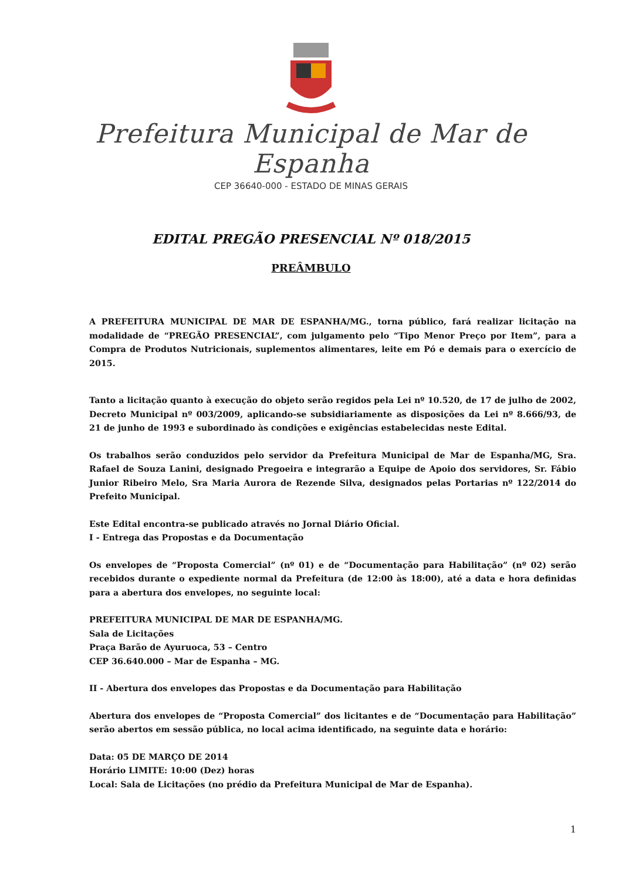Prefeitura Municipal de Mar de Espanha
CEP 36640-000 - ESTADO DE MINAS GERAIS
EDITAL PREGÃO PRESENCIAL Nº 018/2015
PREÂMBULO
A PREFEITURA MUNICIPAL DE MAR DE ESPANHA/MG., torna público, fará realizar licitação na modalidade de “PREGÃO PRESENCIAL”, com julgamento pelo “Tipo Menor Preço por Item”, para a Compra de Produtos Nutricionais, suplementos alimentares, leite em Pó e demais para o exercício de 2015.
Tanto a licitação quanto à execução do objeto serão regidos pela Lei nº 10.520, de 17 de julho de 2002, Decreto Municipal nº 003/2009, aplicando-se subsidiariamente as disposições da Lei nº 8.666/93, de 21 de junho de 1993 e subordinado às condições e exigências estabelecidas neste Edital.
Os trabalhos serão conduzidos pelo servidor da Prefeitura Municipal de Mar de Espanha/MG, Sra. Rafael de Souza Lanini, designado Pregoeira e integrarão a Equipe de Apoio dos servidores, Sr. Fábio Junior Ribeiro Melo, Sra Maria Aurora de Rezende Silva, designados pelas Portarias nº 122/2014 do Prefeito Municipal.
Este Edital encontra-se publicado através no Jornal Diário Oficial.
I - Entrega das Propostas e da Documentação
Os envelopes de “Proposta Comercial” (nº 01) e de “Documentação para Habilitação” (nº 02) serão recebidos durante o expediente normal da Prefeitura (de 12:00 às 18:00), até a data e hora definidas para a abertura dos envelopes, no seguinte local:
PREFEITURA MUNICIPAL DE MAR DE ESPANHA/MG.
Sala de Licitações
Praça Barão de Ayuruoca, 53 – Centro
CEP 36.640.000 – Mar de Espanha – MG.
II - Abertura dos envelopes das Propostas e da Documentação para Habilitação
Abertura dos envelopes de “Proposta Comercial” dos licitantes e de “Documentação para Habilitação” serão abertos em sessão pública, no local acima identificado, na seguinte data e horário:
Data: 05 DE MARÇO DE 2014
Horário LIMITE: 10:00 (Dez) horas
Local: Sala de Licitações (no prédio da Prefeitura Municipal de Mar de Espanha).
1